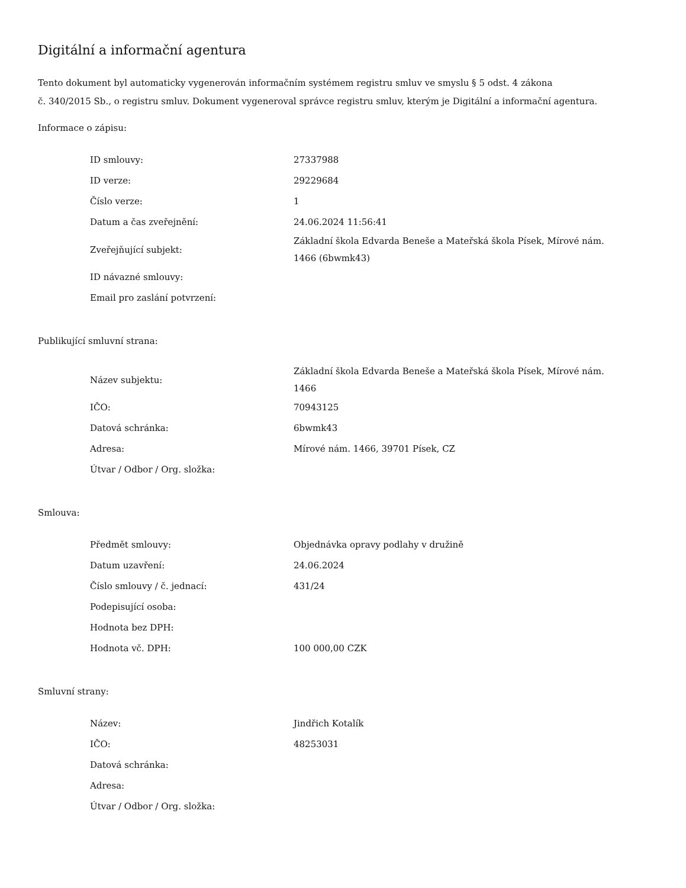Digitální a informační agentura
Tento dokument byl automaticky vygenerován informačním systémem registru smluv ve smyslu § 5 odst. 4 zákona
č. 340/2015 Sb., o registru smluv. Dokument vygeneroval správce registru smluv, kterým je Digitální a informační agentura.
Informace o zápisu:
| ID smlouvy: | 27337988 |
| ID verze: | 29229684 |
| Číslo verze: | 1 |
| Datum a čas zveřejnění: | 24.06.2024 11:56:41 |
| Zveřejňující subjekt: | Základní škola Edvarda Beneše a Mateřská škola Písek, Mírové nám. 1466 (6bwmk43) |
| ID návazné smlouvy: | |
| Email pro zaslání potvrzení: | |
Publikující smluvní strana:
| Název subjektu: | Základní škola Edvarda Beneše a Mateřská škola Písek, Mírové nám. 1466 |
| IČO: | 70943125 |
| Datová schránka: | 6bwmk43 |
| Adresa: | Mírové nám. 1466, 39701 Písek, CZ |
| Útvar / Odbor / Org. složka: | |
Smlouva:
| Předmět smlouvy: | Objednávka opravy podlahy v družině |
| Datum uzavření: | 24.06.2024 |
| Číslo smlouvy / č. jednací: | 431/24 |
| Podepisující osoba: | |
| Hodnota bez DPH: | |
| Hodnota vč. DPH: | 100 000,00 CZK |
Smluvní strany:
| Název: | Jindřich Kotalík |
| IČO: | 48253031 |
| Datová schránka: | |
| Adresa: | |
| Útvar / Odbor / Org. složka: | |